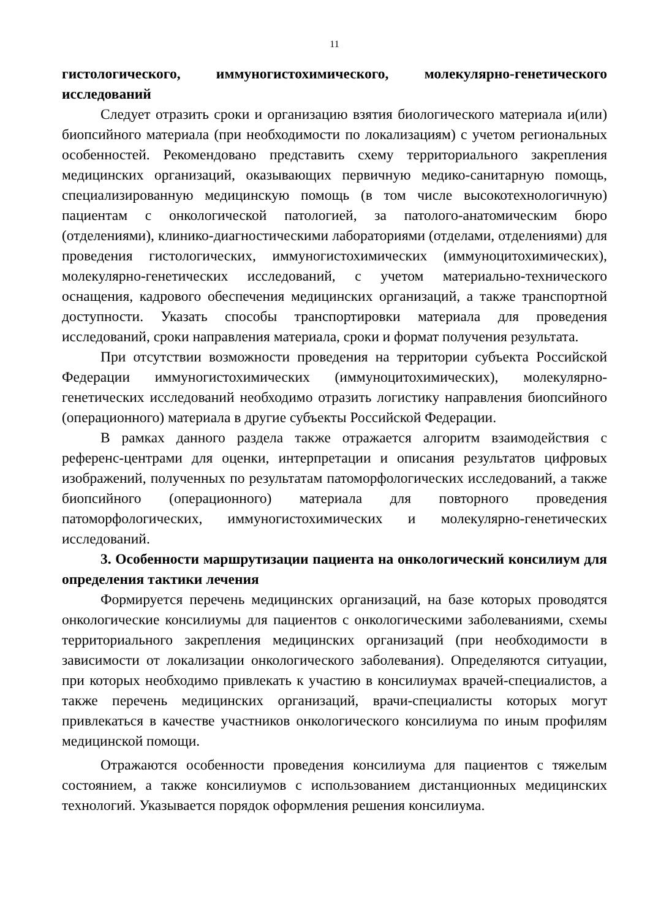11
гистологического, иммуногистохимического, молекулярно-генетического исследований
Следует отразить сроки и организацию взятия биологического материала и(или) биопсийного материала (при необходимости по локализациям) с учетом региональных особенностей. Рекомендовано представить схему территориального закрепления медицинских организаций, оказывающих первичную медико-санитарную помощь, специализированную медицинскую помощь (в том числе высокотехнологичную) пациентам с онкологической патологией, за патолого-анатомическим бюро (отделениями), клинико-диагностическими лабораториями (отделами, отделениями) для проведения гистологических, иммуногистохимических (иммуноцитохимических), молекулярно-генетических исследований, с учетом материально-технического оснащения, кадрового обеспечения медицинских организаций, а также транспортной доступности. Указать способы транспортировки материала для проведения исследований, сроки направления материала, сроки и формат получения результата.
При отсутствии возможности проведения на территории субъекта Российской Федерации иммуногистохимических (иммуноцитохимических), молекулярно-генетических исследований необходимо отразить логистику направления биопсийного (операционного) материала в другие субъекты Российской Федерации.
В рамках данного раздела также отражается алгоритм взаимодействия с референс-центрами для оценки, интерпретации и описания результатов цифровых изображений, полученных по результатам патоморфологических исследований, а также биопсийного (операционного) материала для повторного проведения патоморфологических, иммуногистохимических и молекулярно-генетических исследований.
3. Особенности маршрутизации пациента на онкологический консилиум для определения тактики лечения
Формируется перечень медицинских организаций, на базе которых проводятся онкологические консилиумы для пациентов с онкологическими заболеваниями, схемы территориального закрепления медицинских организаций (при необходимости в зависимости от локализации онкологического заболевания). Определяются ситуации, при которых необходимо привлекать к участию в консилиумах врачей-специалистов, а также перечень медицинских организаций, врачи-специалисты которых могут привлекаться в качестве участников онкологического консилиума по иным профилям медицинской помощи.
Отражаются особенности проведения консилиума для пациентов с тяжелым состоянием, а также консилиумов с использованием дистанционных медицинских технологий. Указывается порядок оформления решения консилиума.